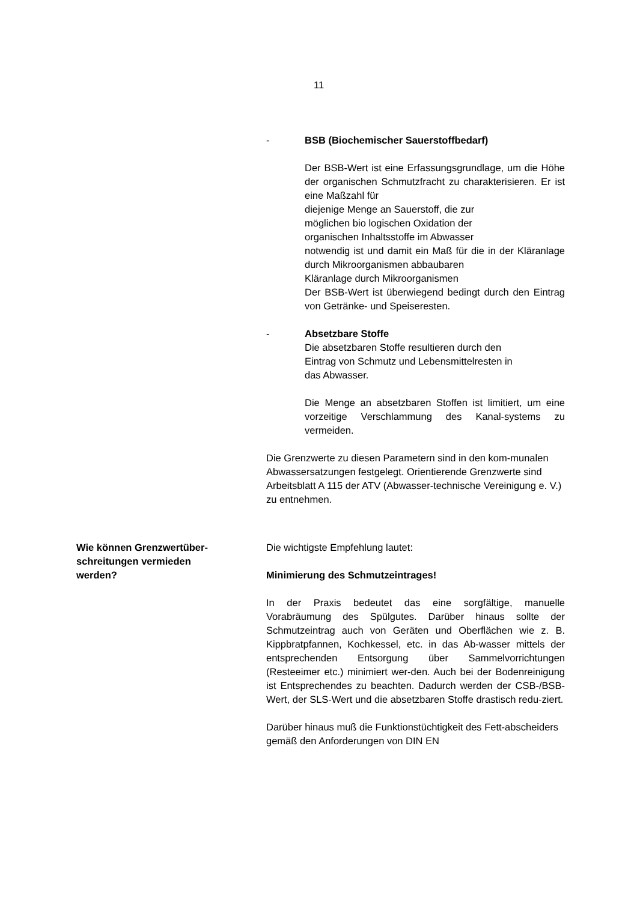11
- BSB (Biochemischer Sauerstoffbedarf)
Der BSB-Wert ist eine Erfassungsgrundlage, um die Höhe der organischen Schmutzfracht zu charakterisieren. Er ist eine Maßzahl für
diejenige Menge an Sauerstoff, die zur
möglichen bio logischen Oxidation der
organischen Inhaltsstoffe im Abwasser
notwendig ist und damit ein Maß für die in der Kläranlage durch Mikroorganismen abbaubaren
Kläranlage durch Mikroorganismen
Der BSB-Wert ist überwiegend bedingt durch den Eintrag von Getränke- und Speiseresten.
- Absetzbare Stoffe
Die absetzbaren Stoffe resultieren durch den
Eintrag von Schmutz und Lebensmittelresten in
das Abwasser.
Die Menge an absetzbaren Stoffen ist limitiert, um eine vorzeitige Verschlammung des Kanal-systems zu vermeiden.
Die Grenzwerte zu diesen Parametern sind in den kom-munalen Abwassersatzungen festgelegt. Orientierende Grenzwerte sind Arbeitsblatt A 115 der ATV (Abwasser-technische Vereinigung e. V.) zu entnehmen.
Wie können Grenzwertüber-
schreitungen vermieden
werden?
Die wichtigste Empfehlung lautet:
Minimierung des Schmutzeintrages!
In der Praxis bedeutet das eine sorgfältige, manuelle Vorabräumung des Spülgutes. Darüber hinaus sollte der Schmutzeintrag auch von Geräten und Oberflächen wie z. B. Kippbratpfannen, Kochkessel, etc. in das Ab-wasser mittels der entsprechenden Entsorgung über Sammelvorrichtungen (Resteeimer etc.) minimiert wer-den. Auch bei der Bodenreinigung ist Entsprechendes zu beachten. Dadurch werden der CSB-/BSB-Wert, der SLS-Wert und die absetzbaren Stoffe drastisch redu-ziert.
Darüber hinaus muß die Funktionstüchtigkeit des Fett-abscheiders gemäß den Anforderungen von DIN EN